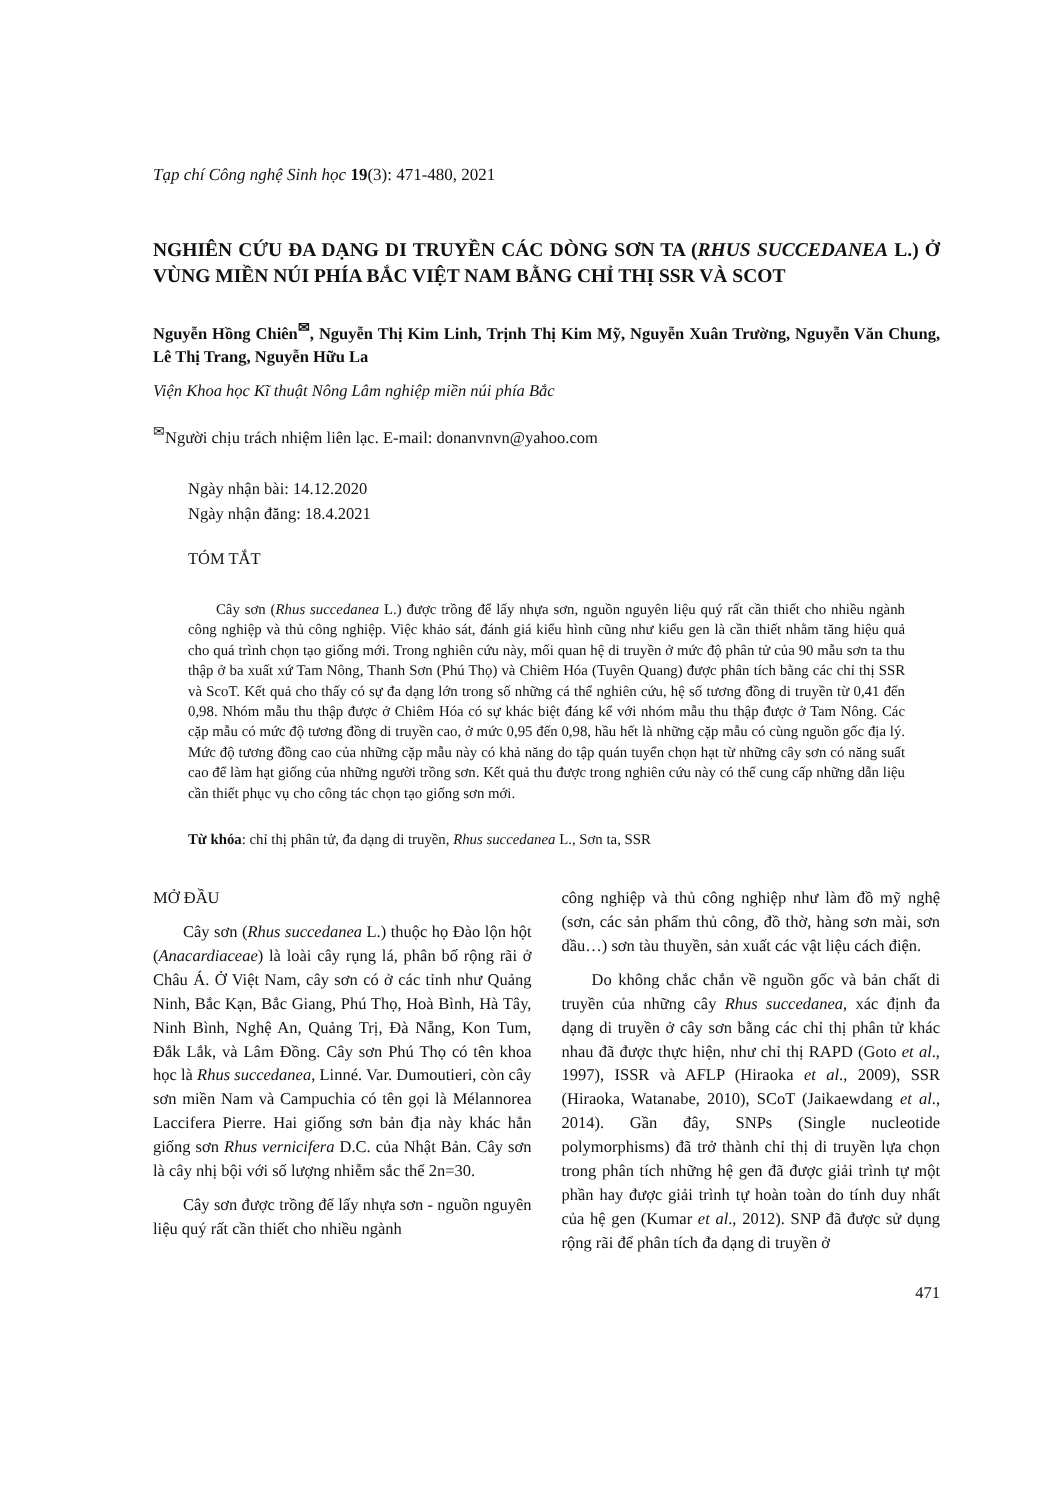Tạp chí Công nghệ Sinh học 19(3): 471-480, 2021
NGHIÊN CỨU ĐA DẠNG DI TRUYỀN CÁC DÒNG SƠN TA (RHUS SUCCEDANEA L.) Ở VÙNG MIỀN NÚI PHÍA BẮC VIỆT NAM BẰNG CHỈ THỊ SSR VÀ SCOT
Nguyễn Hồng Chiên<sup>✉</sup>, Nguyễn Thị Kim Linh, Trịnh Thị Kim Mỹ, Nguyễn Xuân Trường, Nguyễn Văn Chung, Lê Thị Trang, Nguyễn Hữu La
Viện Khoa học Kĩ thuật Nông Lâm nghiệp miền núi phía Bắc
<sup>✉</sup>Người chịu trách nhiệm liên lạc. E-mail: donanvnvn@yahoo.com
Ngày nhận bài: 14.12.2020
Ngày nhận đăng: 18.4.2021
TÓM TẮT
Cây sơn (Rhus succedanea L.) được trồng để lấy nhựa sơn, nguồn nguyên liệu quý rất cần thiết cho nhiều ngành công nghiệp và thủ công nghiệp. Việc khảo sát, đánh giá kiểu hình cũng như kiểu gen là cần thiết nhằm tăng hiệu quả cho quá trình chọn tạo giống mới. Trong nghiên cứu này, mối quan hệ di truyền ở mức độ phân tử của 90 mẫu sơn ta thu thập ở ba xuất xứ Tam Nông, Thanh Sơn (Phú Thọ) và Chiêm Hóa (Tuyên Quang) được phân tích bằng các chỉ thị SSR và ScoT. Kết quả cho thấy có sự đa dạng lớn trong số những cá thể nghiên cứu, hệ số tương đồng di truyền từ 0,41 đến 0,98. Nhóm mẫu thu thập được ở Chiêm Hóa có sự khác biệt đáng kể với nhóm mẫu thu thập được ở Tam Nông. Các cặp mẫu có mức độ tương đồng di truyền cao, ở mức 0,95 đến 0,98, hầu hết là những cặp mẫu có cùng nguồn gốc địa lý. Mức độ tương đồng cao của những cặp mẫu này có khả năng do tập quán tuyển chọn hạt từ những cây sơn có năng suất cao để làm hạt giống của những người trồng sơn. Kết quả thu được trong nghiên cứu này có thể cung cấp những dẫn liệu cần thiết phục vụ cho công tác chọn tạo giống sơn mới.
Từ khóa: chỉ thị phân tử, đa dạng di truyền, Rhus succedanea L., Sơn ta, SSR
MỞ ĐẦU
Cây sơn (Rhus succedanea L.) thuộc họ Đào lộn hột (Anacardiaceae) là loài cây rụng lá, phân bố rộng rãi ở Châu Á. Ở Việt Nam, cây sơn có ở các tỉnh như Quảng Ninh, Bắc Kạn, Bắc Giang, Phú Thọ, Hoà Bình, Hà Tây, Ninh Bình, Nghệ An, Quảng Trị, Đà Nẵng, Kon Tum, Đắk Lắk, và Lâm Đồng. Cây sơn Phú Thọ có tên khoa học là Rhus succedanea, Linné. Var. Dumoutieri, còn cây sơn miền Nam và Campuchia có tên gọi là Mélannorea Laccifera Pierre. Hai giống sơn bản địa này khác hẳn giống sơn Rhus vernicifera D.C. của Nhật Bản. Cây sơn là cây nhị bội với số lượng nhiễm sắc thể 2n=30.
Cây sơn được trồng để lấy nhựa sơn - nguồn nguyên liệu quý rất cần thiết cho nhiều ngành
công nghiệp và thủ công nghiệp như làm đồ mỹ nghệ (sơn, các sản phẩm thủ công, đồ thờ, hàng sơn mài, sơn dầu…) sơn tàu thuyền, sản xuất các vật liệu cách điện.
Do không chắc chắn về nguồn gốc và bản chất di truyền của những cây Rhus succedanea, xác định đa dạng di truyền ở cây sơn bằng các chỉ thị phân tử khác nhau đã được thực hiện, như chỉ thị RAPD (Goto et al., 1997), ISSR và AFLP (Hiraoka et al., 2009), SSR (Hiraoka, Watanabe, 2010), SCoT (Jaikaewdang et al., 2014). Gần đây, SNPs (Single nucleotide polymorphisms) đã trở thành chỉ thị di truyền lựa chọn trong phân tích những hệ gen đã được giải trình tự một phần hay được giải trình tự hoàn toàn do tính duy nhất của hệ gen (Kumar et al., 2012). SNP đã được sử dụng rộng rãi để phân tích đa dạng di truyền ở
471